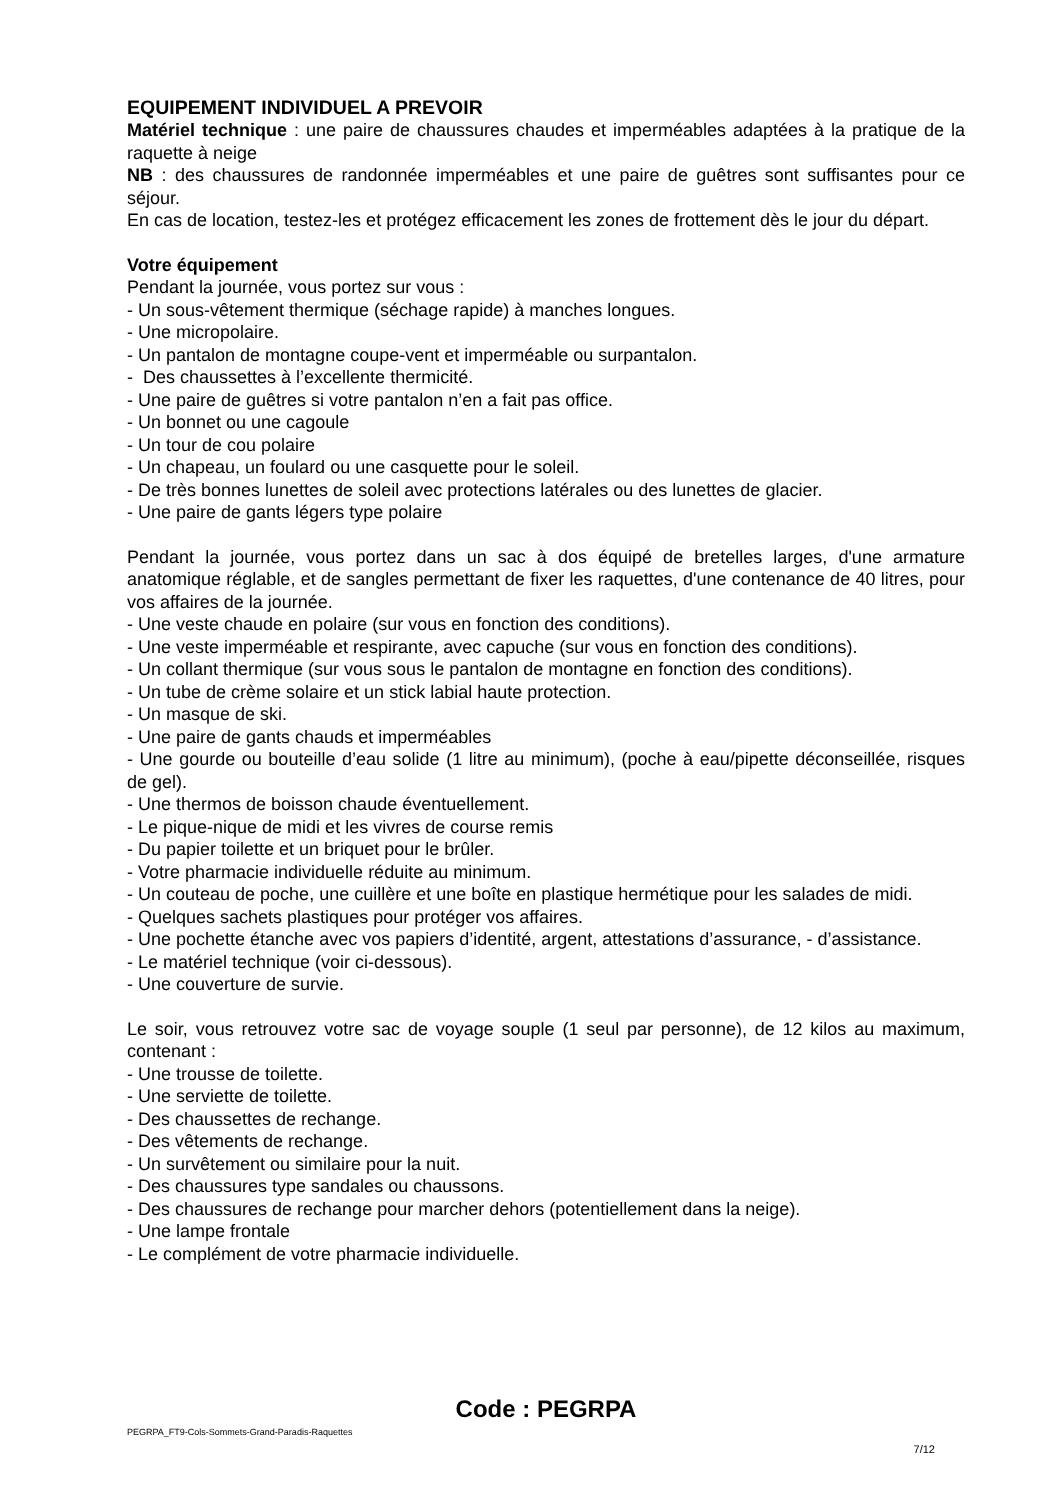EQUIPEMENT INDIVIDUEL A PREVOIR
Matériel technique : une paire de chaussures chaudes et imperméables adaptées à la pratique de la raquette à neige
NB : des chaussures de randonnée imperméables et une paire de guêtres sont suffisantes pour ce séjour.
En cas de location, testez-les et protégez efficacement les zones de frottement dès le jour du départ.
Votre équipement
Pendant la journée, vous portez sur vous :
- Un sous-vêtement thermique (séchage rapide) à manches longues.
- Une micropolaire.
- Un pantalon de montagne coupe-vent et imperméable ou surpantalon.
- Des chaussettes à l’excellente thermicité.
- Une paire de guêtres si votre pantalon n’en a fait pas office.
- Un bonnet ou une cagoule
- Un tour de cou polaire
- Un chapeau, un foulard ou une casquette pour le soleil.
- De très bonnes lunettes de soleil avec protections latérales ou des lunettes de glacier.
- Une paire de gants légers type polaire
Pendant la journée, vous portez dans un sac à dos équipé de bretelles larges, d'une armature anatomique réglable, et de sangles permettant de fixer les raquettes, d'une contenance de 40 litres, pour vos affaires de la journée.
- Une veste chaude en polaire (sur vous en fonction des conditions).
- Une veste imperméable et respirante, avec capuche (sur vous en fonction des conditions).
- Un collant thermique (sur vous sous le pantalon de montagne en fonction des conditions).
- Un tube de crème solaire et un stick labial haute protection.
- Un masque de ski.
- Une paire de gants chauds et imperméables
- Une gourde ou bouteille d’eau solide (1 litre au minimum), (poche à eau/pipette déconseillée, risques de gel).
- Une thermos de boisson chaude éventuellement.
- Le pique-nique de midi et les vivres de course remis
- Du papier toilette et un briquet pour le brûler.
- Votre pharmacie individuelle réduite au minimum.
- Un couteau de poche, une cuillère et une boîte en plastique hermétique pour les salades de midi.
- Quelques sachets plastiques pour protéger vos affaires.
- Une pochette étanche avec vos papiers d’identité, argent, attestations d’assurance, - d’assistance.
- Le matériel technique (voir ci-dessous).
- Une couverture de survie.
Le soir, vous retrouvez votre sac de voyage souple (1 seul par personne), de 12 kilos au maximum, contenant :
- Une trousse de toilette.
- Une serviette de toilette.
- Des chaussettes de rechange.
- Des vêtements de rechange.
- Un survêtement ou similaire pour la nuit.
- Des chaussures type sandales ou chaussons.
- Des chaussures de rechange pour marcher dehors (potentiellement dans la neige).
- Une lampe frontale
- Le complément de votre pharmacie individuelle.
Code : PEGRPA
PEGRPA_FT9-Cols-Sommets-Grand-Paradis-Raquettes
7/12